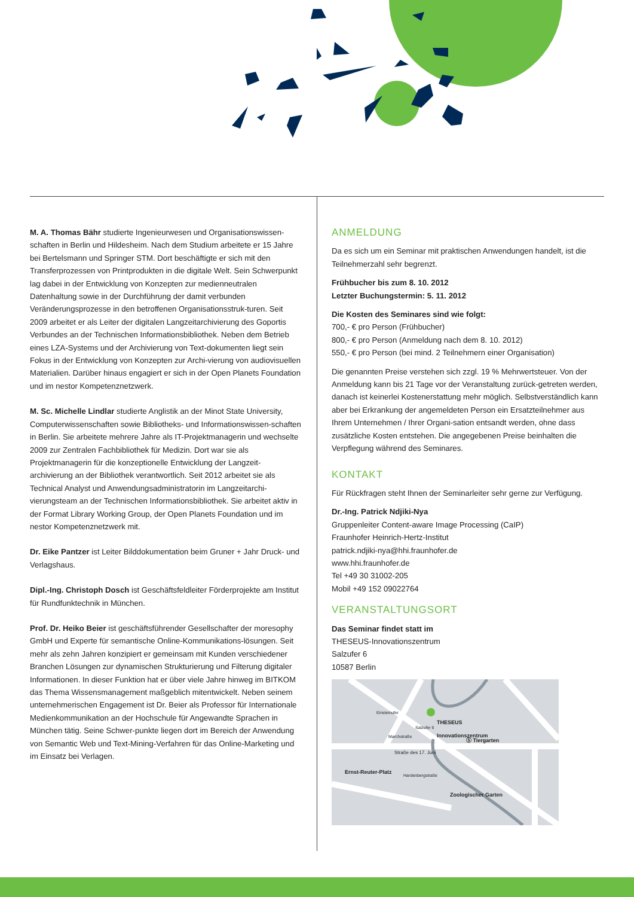M. A. Thomas Bähr studierte Ingenieurwesen und Organisationswissen-schaften in Berlin und Hildesheim. Nach dem Studium arbeitete er 15 Jahre bei Bertelsmann und Springer STM. Dort beschäftigte er sich mit den Transferprozessen von Printprodukten in die digitale Welt. Sein Schwerpunkt lag dabei in der Entwicklung von Konzepten zur medienneutralen Datenhaltung sowie in der Durchführung der damit verbunden Veränderungsprozesse in den betroffenen Organisationsstruk-turen. Seit 2009 arbeitet er als Leiter der digitalen Langzeitarchivierung des Goportis Verbundes an der Technischen Informationsbibliothek. Neben dem Betrieb eines LZA-Systems und der Archivierung von Text-dokumenten liegt sein Fokus in der Entwicklung von Konzepten zur Archi-vierung von audiovisuellen Materialien. Darüber hinaus engagiert er sich in der Open Planets Foundation und im nestor Kompetenznetzwerk.
M. Sc. Michelle Lindlar studierte Anglistik an der Minot State University, Computerwissenschaften sowie Bibliotheks- und Informationswissen-schaften in Berlin. Sie arbeitete mehrere Jahre als IT-Projektmanagerin und wechselte 2009 zur Zentralen Fachbibliothek für Medizin. Dort war sie als Projektmanagerin für die konzeptionelle Entwicklung der Langzeit-archivierung an der Bibliothek verantwortlich. Seit 2012 arbeitet sie als Technical Analyst und Anwendungsadministratorin im Langzeitarchi-vierungsteam an der Technischen Informationsbibliothek. Sie arbeitet aktiv in der Format Library Working Group, der Open Planets Foundation und im nestor Kompetenznetzwerk mit.
Dr. Eike Pantzer ist Leiter Bilddokumentation beim Gruner + Jahr Druck- und Verlagshaus.
Dipl.-Ing. Christoph Dosch ist Geschäftsfeldleiter Förderprojekte am Institut für Rundfunktechnik in München.
Prof. Dr. Heiko Beier ist geschäftsführender Gesellschafter der moresophy GmbH und Experte für semantische Online-Kommunikations-lösungen. Seit mehr als zehn Jahren konzipiert er gemeinsam mit Kunden verschiedener Branchen Lösungen zur dynamischen Strukturierung und Filterung digitaler Informationen. In dieser Funktion hat er über viele Jahre hinweg im BITKOM das Thema Wissensmanagement maßgeblich mitentwickelt. Neben seinem unternehmerischen Engagement ist Dr. Beier als Professor für Internationale Medienkommunikation an der Hochschule für Angewandte Sprachen in München tätig. Seine Schwer-punkte liegen dort im Bereich der Anwendung von Semantic Web und Text-Mining-Verfahren für das Online-Marketing und im Einsatz bei Verlagen.
ANMELDUNG
Da es sich um ein Seminar mit praktischen Anwendungen handelt, ist die Teilnehmerzahl sehr begrenzt.
Frühbucher bis zum 8. 10. 2012
Letzter Buchungstermin: 5. 11. 2012
Die Kosten des Seminares sind wie folgt:
700,- € pro Person (Frühbucher)
800,- € pro Person (Anmeldung nach dem 8. 10. 2012)
550,- € pro Person (bei mind. 2 Teilnehmern einer Organisation)
Die genannten Preise verstehen sich zzgl. 19 % Mehrwertsteuer. Von der Anmeldung kann bis 21 Tage vor der Veranstaltung zurück-getreten werden, danach ist keinerlei Kostenerstattung mehr möglich. Selbstverständlich kann aber bei Erkrankung der angemeldeten Person ein Ersatzteilnehmer aus Ihrem Unternehmen / Ihrer Organi-sation entsandt werden, ohne dass zusätzliche Kosten entstehen. Die angegebenen Preise beinhalten die Verpflegung während des Seminares.
KONTAKT
Für Rückfragen steht Ihnen der Seminarleiter sehr gerne zur Verfügung.
Dr.-Ing. Patrick Ndjiki-Nya
Gruppenleiter Content-aware Image Processing (CaIP)
Fraunhofer Heinrich-Hertz-Institut
patrick.ndjiki-nya@hhi.fraunhofer.de
www.hhi.fraunhofer.de
Tel +49 30 31002-205
Mobil +49 152 09022764
VERANSTALTUNGSORT
Das Seminar findet statt im
THESEUS-Innovationszentrum
Salzufer 6
10587 Berlin
THESEUS
Innovationszentrum
Ⓢ Tiergarten
Straße des 17. Juni
Ernst-Reuter-Platz
Zoologischer Garten
Einsteinufer
Salzufer 6
Marchstraße
Hardenbergstraße